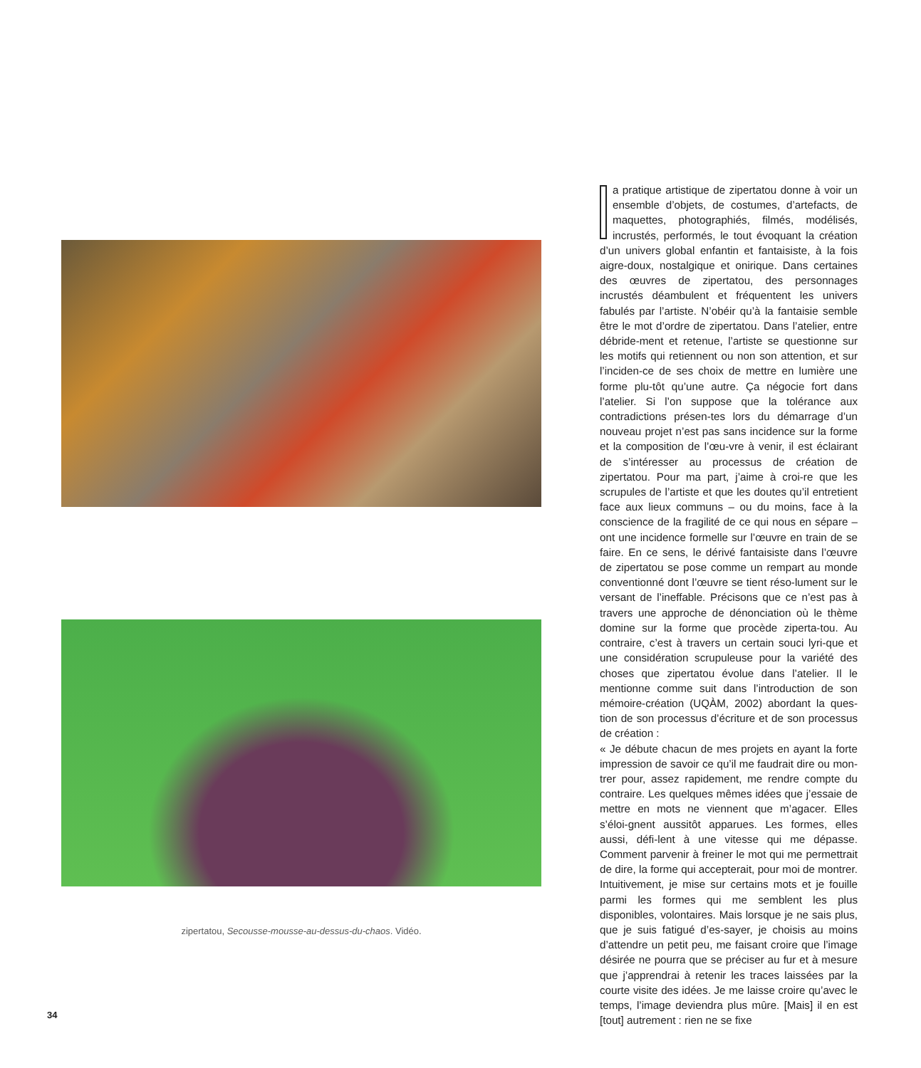zipertatou, Secousse-mousse-au-dessus-du-chaos. Vidéo.
a pratique artistique de zipertatou donne à voir un ensemble d’objets, de costumes, d’artefacts, de maquettes, photographiés, filmés, modélisés, incrustés, performés, le tout évoquant la création d’un univers global enfantin et fantaisiste, à la fois aigre-doux, nostalgique et onirique. Dans certaines des œuvres de zipertatou, des personnages incrustés déambulent et fréquentent les univers fabulés par l’artiste. N’obéir qu’à la fantaisie semble être le mot d’ordre de zipertatou. Dans l’atelier, entre débride-ment et retenue, l’artiste se questionne sur les motifs qui retiennent ou non son attention, et sur l’inciden-ce de ses choix de mettre en lumière une forme plu-tôt qu’une autre. Ça négocie fort dans l’atelier. Si l’on suppose que la tolérance aux contradictions présen-tes lors du démarrage d’un nouveau projet n’est pas sans incidence sur la forme et la composition de l’œu-vre à venir, il est éclairant de s’intéresser au processus de création de zipertatou. Pour ma part, j’aime à croi-re que les scrupules de l’artiste et que les doutes qu’il entretient face aux lieux communs – ou du moins, face à la conscience de la fragilité de ce qui nous en sépare – ont une incidence formelle sur l’œuvre en train de se faire. En ce sens, le dérivé fantaisiste dans l’œuvre de zipertatou se pose comme un rempart au monde conventionné dont l’œuvre se tient réso-lument sur le versant de l’ineffable. Précisons que ce n’est pas à travers une approche de dénonciation où le thème domine sur la forme que procède ziperta-tou. Au contraire, c’est à travers un certain souci lyri-que et une considération scrupuleuse pour la variété des choses que zipertatou évolue dans l’atelier. Il le mentionne comme suit dans l’introduction de son mémoire-création (UQÀM, 2002) abordant la ques-tion de son processus d’écriture et de son processus de création :
« Je débute chacun de mes projets en ayant la forte impression de savoir ce qu’il me faudrait dire ou mon-trer pour, assez rapidement, me rendre compte du contraire. Les quelques mêmes idées que j’essaie de mettre en mots ne viennent que m’agacer. Elles s’éloi-gnent aussitôt apparues. Les formes, elles aussi, défi-lent à une vitesse qui me dépasse. Comment parvenir à freiner le mot qui me permettrait de dire, la forme qui accepterait, pour moi de montrer. Intuitivement, je mise sur certains mots et je fouille parmi les formes qui me semblent les plus disponibles, volontaires. Mais lorsque je ne sais plus, que je suis fatigué d’es-sayer, je choisis au moins d’attendre un petit peu, me faisant croire que l’image désirée ne pourra que se préciser au fur et à mesure que j’apprendrai à retenir les traces laissées par la courte visite des idées. Je me laisse croire qu’avec le temps, l’image deviendra plus mûre. [Mais] il en est [tout] autrement : rien ne se fixe
34